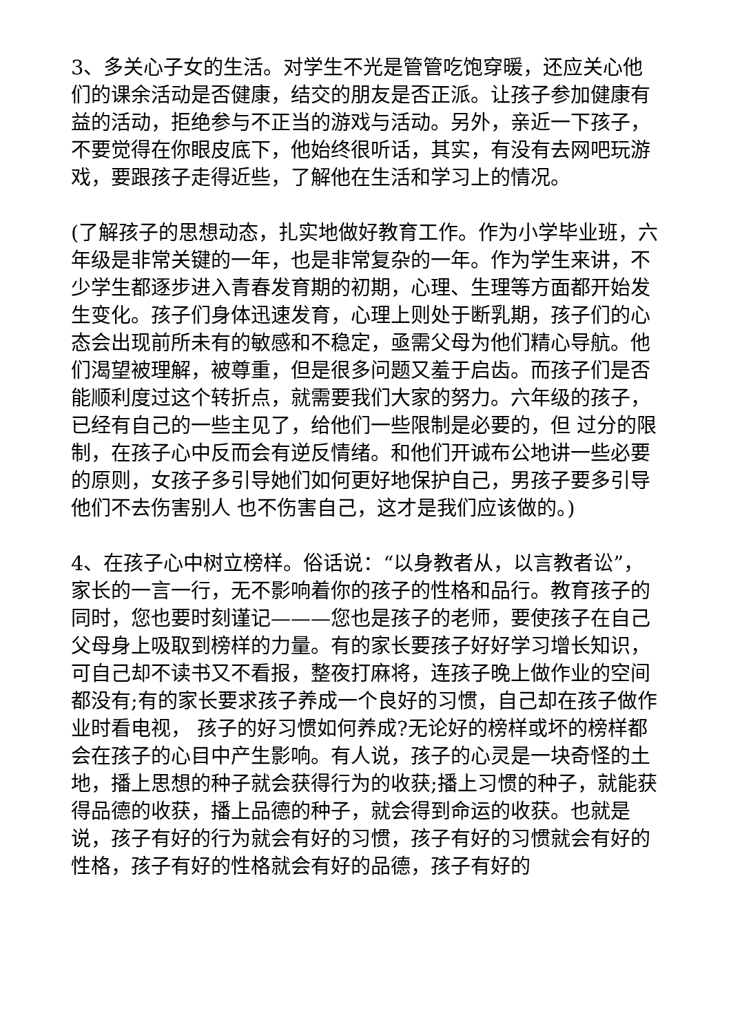3、多关心子女的生活。对学生不光是管管吃饱穿暖，还应关心他们的课余活动是否健康，结交的朋友是否正派。让孩子参加健康有益的活动，拒绝参与不正当的游戏与活动。另外，亲近一下孩子，不要觉得在你眼皮底下，他始终很听话，其实，有没有去网吧玩游戏，要跟孩子走得近些，了解他在生活和学习上的情况。
(了解孩子的思想动态，扎实地做好教育工作。作为小学毕业班，六年级是非常关键的一年，也是非常复杂的一年。作为学生来讲，不少学生都逐步进入青春发育期的初期，心理、生理等方面都开始发生变化。孩子们身体迅速发育，心理上则处于断乳期，孩子们的心态会出现前所未有的敏感和不稳定，亟需父母为他们精心导航。他们渴望被理解，被尊重，但是很多问题又羞于启齿。而孩子们是否能顺利度过这个转折点，就需要我们大家的努力。六年级的孩子，已经有自己的一些主见了，给他们一些限制是必要的，但 过分的限制，在孩子心中反而会有逆反情绪。和他们开诚布公地讲一些必要的原则，女孩子多引导她们如何更好地保护自己，男孩子要多引导他们不去伤害别人 也不伤害自己，这才是我们应该做的。)
4、在孩子心中树立榜样。俗话说：“以身教者从，以言教者讼”，家长的一言一行，无不影响着你的孩子的性格和品行。教育孩子的同时，您也要时刻谨记———您也是孩子的老师，要使孩子在自己父母身上吸取到榜样的力量。有的家长要孩子好好学习增长知识，可自己却不读书又不看报，整夜打麻将，连孩子晚上做作业的空间都没有;有的家长要求孩子养成一个良好的习惯，自己却在孩子做作业时看电视， 孩子的好习惯如何养成?无论好的榜样或坏的榜样都会在孩子的心目中产生影响。有人说，孩子的心灵是一块奇怪的土地，播上思想的种子就会获得行为的收获;播上习惯的种子，就能获得品德的收获，播上品德的种子，就会得到命运的收获。也就是说，孩子有好的行为就会有好的习惯，孩子有好的习惯就会有好的性格，孩子有好的性格就会有好的品德，孩子有好的